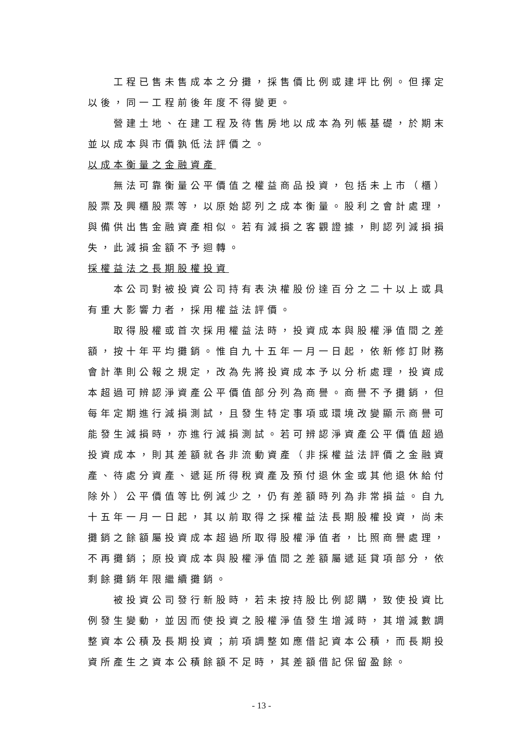工程已售未售成本之分攤，採售價比例或建坪比例。但擇定以後，同一工程前後年度不得變更。
營建土地、在建工程及待售房地以成本為列帳基礎，於期末並以成本與市價孰低法評價之。
以成本衡量之金融資產
無法可靠衡量公平價值之權益商品投資，包括未上市（櫃）股票及興櫃股票等，以原始認列之成本衡量。股利之會計處理，與備供出售金融資產相似。若有減損之客觀證據，則認列減損損失，此減損金額不予迴轉。
採權益法之長期股權投資
本公司對被投資公司持有表決權股份達百分之二十以上或具有重大影響力者，採用權益法評價。
取得股權或首次採用權益法時，投資成本與股權淨值間之差額，按十年平均攤銷。惟自九十五年一月一日起，依新修訂財務會計準則公報之規定，改為先將投資成本予以分析處理，投資成本超過可辨認淨資產公平價值部分列為商譽。商譽不予攤銷，但每年定期進行減損測試，且發生特定事項或環境改變顯示商譽可能發生減損時，亦進行減損測試。若可辨認淨資產公平價值超過投資成本，則其差額就各非流動資產（非採權益法評價之金融資產、待處分資產、遞延所得稅資產及預付退休金或其他退休給付除外）公平價值等比例減少之，仍有差額時列為非常損益。自九十五年一月一日起，其以前取得之採權益法長期股權投資，尚未攤銷之餘額屬投資成本超過所取得股權淨值者，比照商譽處理，不再攤銷；原投資成本與股權淨值間之差額屬遞延貸項部分，依剩餘攤銷年限繼續攤銷。
被投資公司發行新股時，若未按持股比例認購，致使投資比例發生變動，並因而使投資之股權淨值發生增減時，其增減數調整資本公積及長期投資；前項調整如應借記資本公積，而長期投資所產生之資本公積餘額不足時，其差額借記保留盈餘。
- 13 -